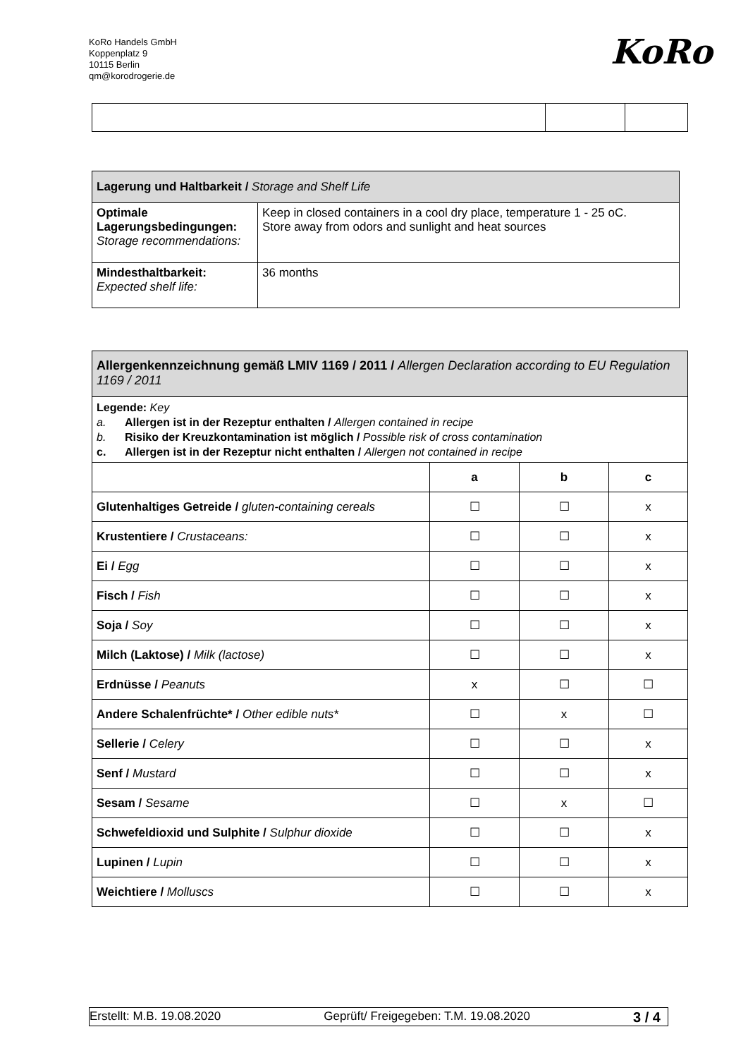KoRo Handels GmbH
Koppenplatz 9
10115 Berlin
qm@korodrogerie.de
KoRo
| Lagerung und Haltbarkeit / Storage and Shelf Life | |
| Optimale Lagerungsbedingungen: Storage recommendations: | Keep in closed containers in a cool dry place, temperature 1 - 25 oC. Store away from odors and sunlight and heat sources |
| Mindesthaltbarkeit: Expected shelf life: | 36 months |
| Allergenkennzeichnung gemäß LMIV 1169 / 2011 / Allergen Declaration according to EU Regulation 1169 / 2011 | | | |
| Legende: Key a. Allergen ist in der Rezeptur enthalten / Allergen contained in recipe b. Risiko der Kreuzkontamination ist möglich / Possible risk of cross contamination c. Allergen ist in der Rezeptur nicht enthalten / Allergen not contained in recipe | | | |
| | a | b | c |
| Glutenhaltiges Getreide / gluten-containing cereals | ☐ | ☐ | x |
| Krustentiere / Crustaceans: | ☐ | ☐ | x |
| Ei / Egg | ☐ | ☐ | x |
| Fisch / Fish | ☐ | ☐ | x |
| Soja / Soy | ☐ | ☐ | x |
| Milch (Laktose) / Milk (lactose) | ☐ | ☐ | x |
| Erdnüsse / Peanuts | x | ☐ | ☐ |
| Andere Schalenfrüchte* / Other edible nuts* | ☐ | x | ☐ |
| Sellerie / Celery | ☐ | ☐ | x |
| Senf / Mustard | ☐ | ☐ | x |
| Sesam / Sesame | ☐ | x | ☐ |
| Schwefeldioxid und Sulphite / Sulphur dioxide | ☐ | ☐ | x |
| Lupinen / Lupin | ☐ | ☐ | x |
| Weichtiere / Molluscs | ☐ | ☐ | x |
Erstellt: M.B. 19.08.2020 Geprüft/ Freigegeben: T.M. 19.08.2020 3 / 4